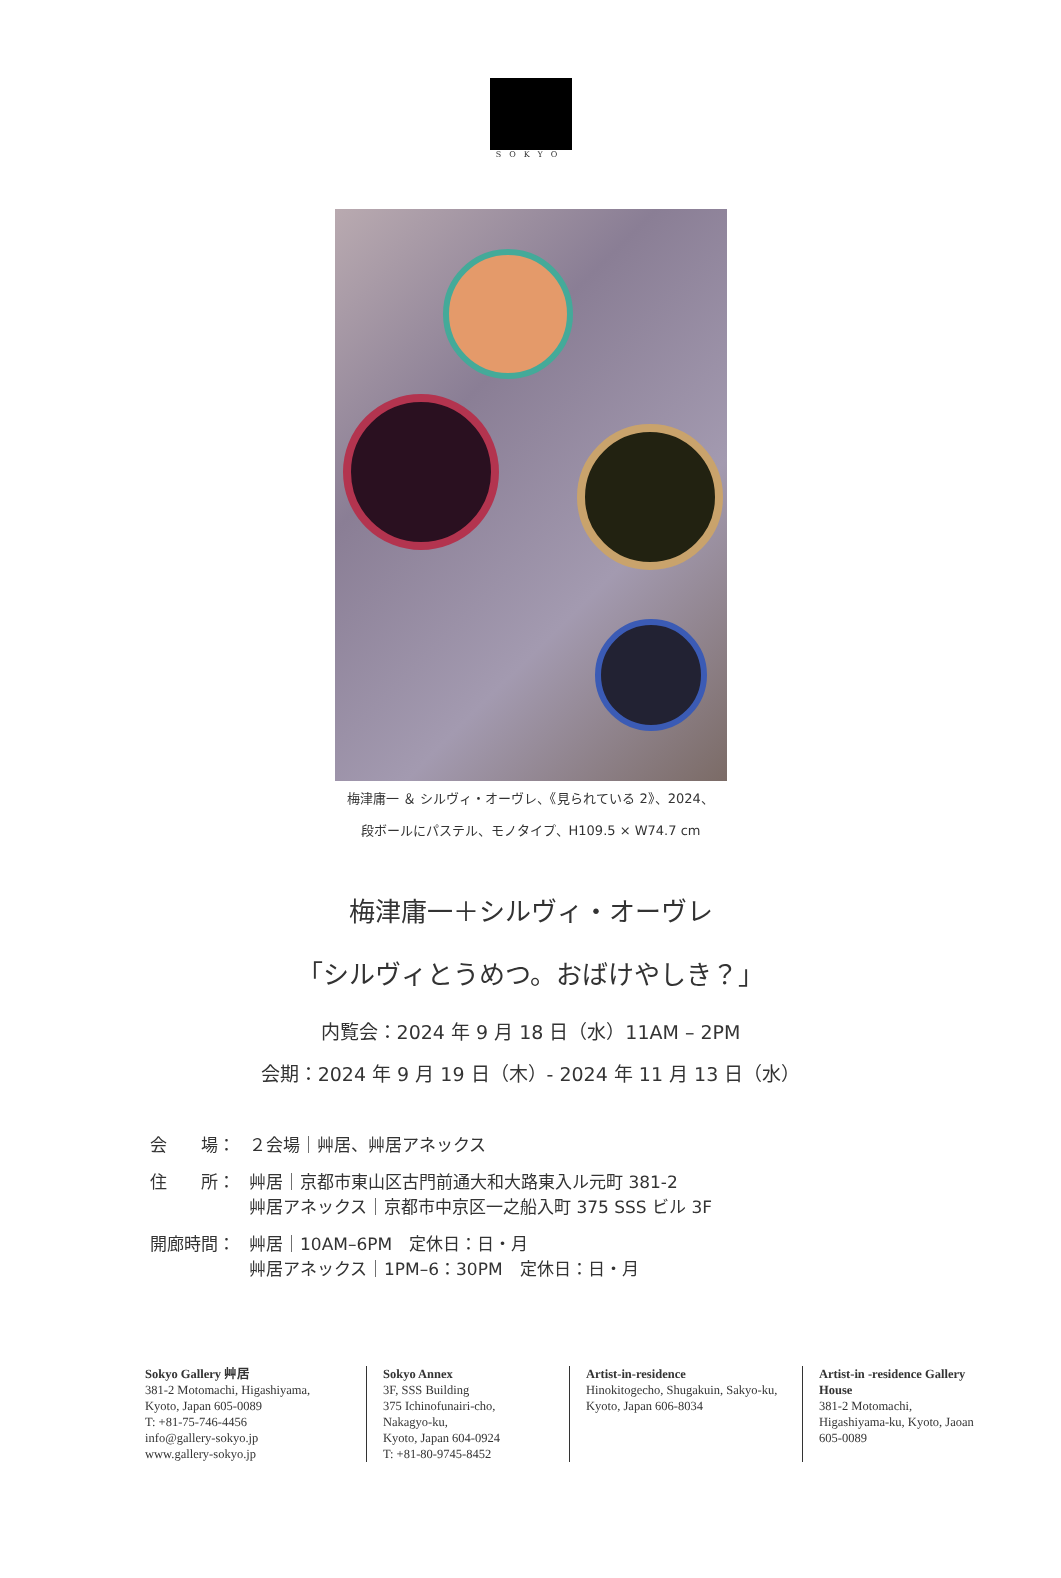SOKYO
梅津庸一 ＆ シルヴィ・オーヴレ、《見られている 2》、2024、
段ボールにパステル、モノタイプ、H109.5 × W74.7 cm
梅津庸一＋シルヴィ・オーヴレ
「シルヴィとうめつ。おばけやしき？」
内覧会：2024 年 9 月 18 日（水）11AM – 2PM
会期：2024 年 9 月 19 日（木）- 2024 年 11 月 13 日（水）
| 会 場： | ２会場｜艸居、艸居アネックス |
| 住 所： | 艸居｜京都市東山区古門前通大和大路東入ル元町 381-2 艸居アネックス｜京都市中京区一之船入町 375 SSS ビル 3F |
| 開廊時間： | 艸居｜10AM–6PM 定休日：日・月 艸居アネックス｜1PM–6：30PM 定休日：日・月 |
Sokyo Gallery 艸居
381-2 Motomachi, Higashiyama,
Kyoto, Japan 605-0089
T: +81-75-746-4456
info@gallery-sokyo.jp
www.gallery-sokyo.jp
Sokyo Annex
3F, SSS Building
375 Ichinofunairi-cho,
Nakagyo-ku,
Kyoto, Japan 604-0924
T: +81-80-9745-8452
Artist-in-residence
Hinokitogecho, Shugakuin, Sakyo-ku, Kyoto, Japan 606-8034
Artist-in -residence Gallery House
381-2 Motomachi, Higashiyama-ku, Kyoto, Jaoan 605-0089